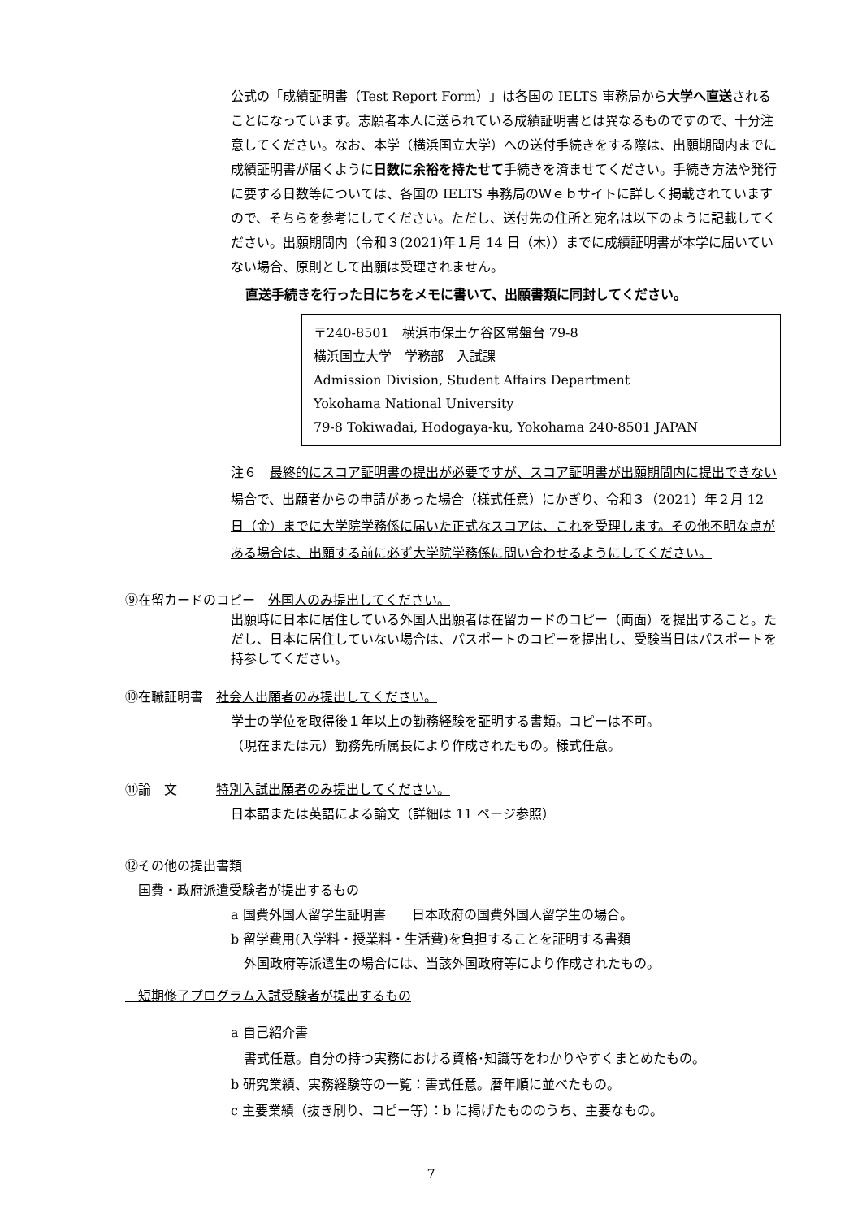公式の「成績証明書（Test Report Form）」は各国の IELTS 事務局から大学へ直送されることになっています。志願者本人に送られている成績証明書とは異なるものですので、十分注意してください。なお、本学（横浜国立大学）への送付手続きをする際は、出願期間内までに成績証明書が届くように日数に余裕を持たせて手続きを済ませてください。手続き方法や発行に要する日数等については、各国の IELTS 事務局のＷｅｂサイトに詳しく掲載されていますので、そちらを参考にしてください。ただし、送付先の住所と宛名は以下のように記載してください。出願期間内（令和３(2021)年１月 14 日（木））までに成績証明書が本学に届いていない場合、原則として出願は受理されません。
直送手続きを行った日にちをメモに書いて、出願書類に同封してください。
〒240-8501　横浜市保土ケ谷区常盤台 79-8
横浜国立大学　学務部　入試課
Admission Division, Student Affairs Department
Yokohama National University
79-8 Tokiwadai, Hodogaya-ku, Yokohama 240-8501 JAPAN
注６　最終的にスコア証明書の提出が必要ですが、スコア証明書が出願期間内に提出できない場合で、出願者からの申請があった場合（様式任意）にかぎり、令和３（2021）年２月 12 日（金）までに大学院学務係に届いた正式なスコアは、これを受理します。その他不明な点がある場合は、出願する前に必ず大学院学務係に問い合わせるようにしてください。
⑨在留カードのコピー　外国人のみ提出してください。
出願時に日本に居住している外国人出願者は在留カードのコピー（両面）を提出すること。ただし、日本に居住していない場合は、パスポートのコピーを提出し、受験当日はパスポートを持参してください。
⑩在職証明書　社会人出願者のみ提出してください。
学士の学位を取得後１年以上の勤務経験を証明する書類。コピーは不可。
（現在または元）勤務先所属長により作成されたもの。様式任意。
⑪論　文　　　特別入試出願者のみ提出してください。
日本語または英語による論文（詳細は 11 ページ参照）
⑫その他の提出書類
　国費・政府派遣受験者が提出するもの
a 国費外国人留学生証明書　　日本政府の国費外国人留学生の場合。
b 留学費用(入学料・授業料・生活費)を負担することを証明する書類
　外国政府等派遣生の場合には、当該外国政府等により作成されたもの。
　短期修了プログラム入試受験者が提出するもの
a 自己紹介書
　書式任意。自分の持つ実務における資格･知識等をわかりやすくまとめたもの。
b 研究業績、実務経験等の一覧：書式任意。暦年順に並べたもの。
c 主要業績（抜き刷り、コピー等）：b に掲げたもののうち、主要なもの。
7